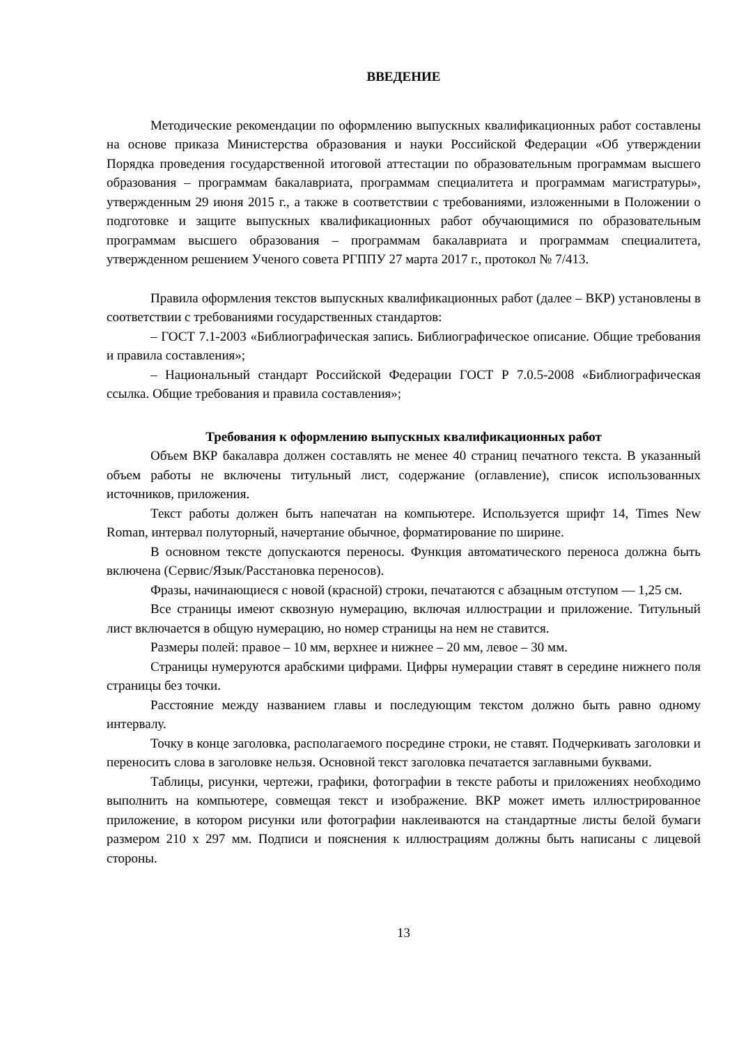ВВЕДЕНИЕ
Методические рекомендации по оформлению выпускных квалификационных работ составлены на основе приказа Министерства образования и науки Российской Федерации «Об утверждении Порядка проведения государственной итоговой аттестации по образовательным программам высшего образования – программам бакалавриата, программам специалитета и программам магистратуры», утвержденным 29 июня 2015 г., а также в соответствии с требованиями, изложенными в Положении о подготовке и защите выпускных квалификационных работ обучающимися по образовательным программам высшего образования – программам бакалавриата и программам специалитета, утвержденном решением Ученого совета РГППУ 27 марта 2017 г., протокол № 7/413.
Правила оформления текстов выпускных квалификационных работ (далее – ВКР) установлены в соответствии с требованиями государственных стандартов:
– ГОСТ 7.1-2003 «Библиографическая запись. Библиографическое описание. Общие требования и правила составления»;
– Национальный стандарт Российской Федерации ГОСТ Р 7.0.5-2008 «Библиографическая ссылка. Общие требования и правила составления»;
Требования к оформлению выпускных квалификационных работ
Объем ВКР бакалавра должен составлять не менее 40 страниц печатного текста. В указанный объем работы не включены титульный лист, содержание (оглавление), список использованных источников, приложения.
Текст работы должен быть напечатан на компьютере. Используется шрифт 14, Times New Roman, интервал полуторный, начертание обычное, форматирование по ширине.
В основном тексте допускаются переносы. Функция автоматического переноса должна быть включена (Сервис/Язык/Расстановка переносов).
Фразы, начинающиеся с новой (красной) строки, печатаются с абзацным отступом — 1,25 см.
Все страницы имеют сквозную нумерацию, включая иллюстрации и приложение. Титульный лист включается в общую нумерацию, но номер страницы на нем не ставится.
Размеры полей: правое – 10 мм, верхнее и нижнее – 20 мм, левое – 30 мм.
Страницы нумеруются арабскими цифрами. Цифры нумерации ставят в середине нижнего поля страницы без точки.
Расстояние между названием главы и последующим текстом должно быть равно одному интервалу.
Точку в конце заголовка, располагаемого посредине строки, не ставят. Подчеркивать заголовки и переносить слова в заголовке нельзя. Основной текст заголовка печатается заглавными буквами.
Таблицы, рисунки, чертежи, графики, фотографии в тексте работы и приложениях необходимо выполнить на компьютере, совмещая текст и изображение. ВКР может иметь иллюстрированное приложение, в котором рисунки или фотографии наклеиваются на стандартные листы белой бумаги размером 210 х 297 мм. Подписи и пояснения к иллюстрациям должны быть написаны с лицевой стороны.
13